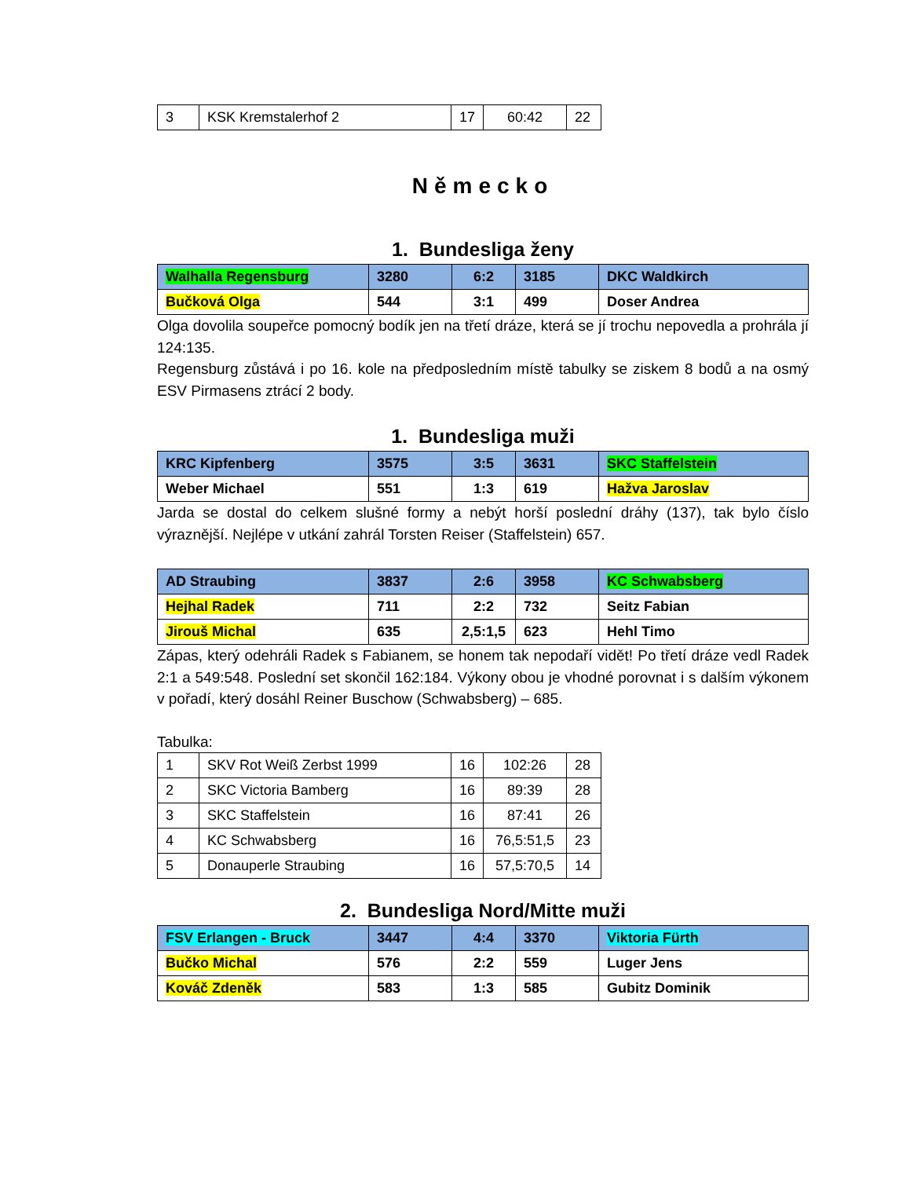| 3 | KSK Kremstalerhof 2 | 17 | 60:42 | 22 |
Německo
1. Bundesliga ženy
| Walhalla Regensburg | 3280 | 6:2 | 3185 | DKC Waldkirch |
| Bučková Olga | 544 | 3:1 | 499 | Doser Andrea |
Olga dovolila soupeřce pomocný bodík jen na třetí dráze, která se jí trochu nepovedla a prohrála jí 124:135.
Regensburg zůstává i po 16. kole na předposledním místě tabulky se ziskem 8 bodů a na osmý ESV Pirmasens ztrácí 2 body.
1. Bundesliga muži
| KRC Kipfenberg | 3575 | 3:5 | 3631 | SKC Staffelstein |
| Weber Michael | 551 | 1:3 | 619 | Hažva Jaroslav |
Jarda se dostal do celkem slušné formy a nebýt horší poslední dráhy (137), tak bylo číslo výraznější. Nejlépe v utkání zahrál Torsten Reiser (Staffelstein) 657.
| AD Straubing | 3837 | 2:6 | 3958 | KC Schwabsberg |
| Hejhal Radek | 711 | 2:2 | 732 | Seitz Fabian |
| Jirouš Michal | 635 | 2,5:1,5 | 623 | Hehl Timo |
Zápas, který odehráli Radek s Fabianem, se honem tak nepodaří vidět! Po třetí dráze vedl Radek 2:1 a 549:548. Poslední set skončil 162:184. Výkony obou je vhodné porovnat i s dalším výkonem v pořadí, který dosáhl Reiner Buschow (Schwabsberg) – 685.
Tabulka:
| 1 | SKV Rot Weiß Zerbst 1999 | 16 | 102:26 | 28 |
| 2 | SKC Victoria Bamberg | 16 | 89:39 | 28 |
| 3 | SKC Staffelstein | 16 | 87:41 | 26 |
| 4 | KC Schwabsberg | 16 | 76,5:51,5 | 23 |
| 5 | Donauperle Straubing | 16 | 57,5:70,5 | 14 |
2. Bundesliga Nord/Mitte muži
| FSV Erlangen - Bruck | 3447 | 4:4 | 3370 | Viktoria Fürth |
| Bučko Michal | 576 | 2:2 | 559 | Luger Jens |
| Kováč Zdeněk | 583 | 1:3 | 585 | Gubitz Dominik |